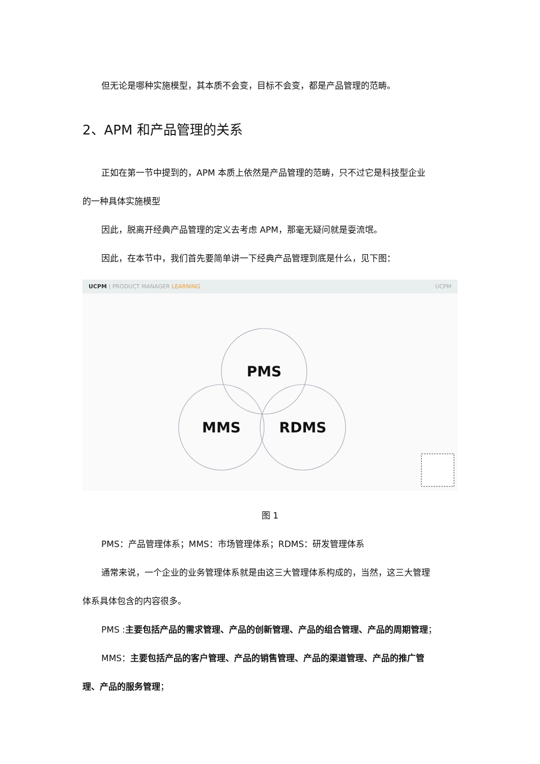但无论是哪种实施模型，其本质不会变，目标不会变，都是产品管理的范畴。
2、APM 和产品管理的关系
正如在第一节中提到的，APM 本质上依然是产品管理的范畴，只不过它是科技型企业
的一种具体实施模型
因此，脱离开经典产品管理的定义去考虑 APM，那毫无疑问就是耍流氓。
因此，在本节中，我们首先要简单讲一下经典产品管理到底是什么，见下图：
UCPM | PRODUCT MANAGER LEARNING UCPM
PMS
MMS
RDMS
图 1
PMS：产品管理体系；MMS：市场管理体系；RDMS：研发管理体系
通常来说，一个企业的业务管理体系就是由这三大管理体系构成的，当然，这三大管理
体系具体包含的内容很多。
PMS :主要包括产品的需求管理、产品的创新管理、产品的组合管理、产品的周期管理；
MMS：主要包括产品的客户管理、产品的销售管理、产品的渠道管理、产品的推广管
理、产品的服务管理；